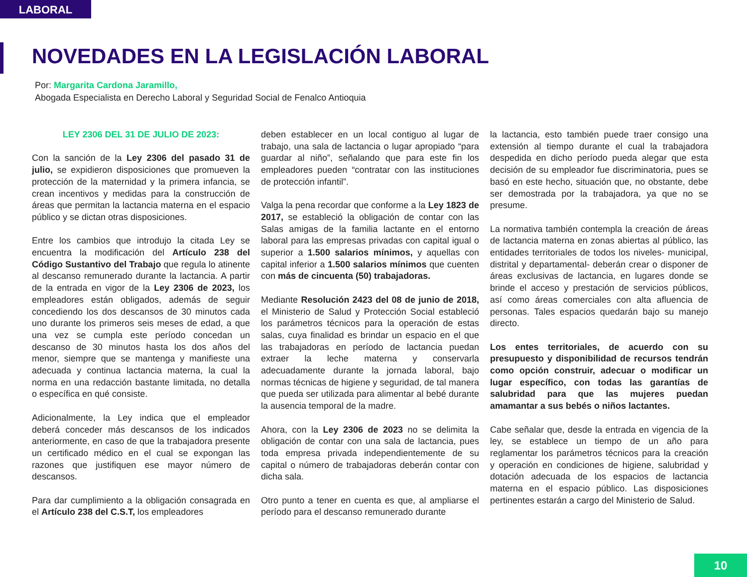LABORAL
NOVEDADES EN LA LEGISLACIÓN LABORAL
Por: Margarita Cardona Jaramillo,
Abogada Especialista en Derecho Laboral y Seguridad Social de Fenalco Antioquia
LEY 2306 DEL 31 DE JULIO DE 2023:
Con la sanción de la Ley 2306 del pasado 31 de julio, se expidieron disposiciones que promueven la protección de la maternidad y la primera infancia, se crean incentivos y medidas para la construcción de áreas que permitan la lactancia materna en el espacio público y se dictan otras disposiciones.
Entre los cambios que introdujo la citada Ley se encuentra la modificación del Artículo 238 del Código Sustantivo del Trabajo que regula lo atinente al descanso remunerado durante la lactancia. A partir de la entrada en vigor de la Ley 2306 de 2023, los empleadores están obligados, además de seguir concediendo los dos descansos de 30 minutos cada uno durante los primeros seis meses de edad, a que una vez se cumpla este período concedan un descanso de 30 minutos hasta los dos años del menor, siempre que se mantenga y manifieste una adecuada y continua lactancia materna, la cual la norma en una redacción bastante limitada, no detalla o específica en qué consiste.
Adicionalmente, la Ley indica que el empleador deberá conceder más descansos de los indicados anteriormente, en caso de que la trabajadora presente un certificado médico en el cual se expongan las razones que justifiquen ese mayor número de descansos.
Para dar cumplimiento a la obligación consagrada en el Artículo 238 del C.S.T, los empleadores
deben establecer en un local contiguo al lugar de trabajo, una sala de lactancia o lugar apropiado “para guardar al niño”, señalando que para este fin los empleadores pueden “contratar con las instituciones de protección infantil”.
Valga la pena recordar que conforme a la Ley 1823 de 2017, se estableció la obligación de contar con las Salas amigas de la familia lactante en el entorno laboral para las empresas privadas con capital igual o superior a 1.500 salarios mínimos, y aquellas con capital inferior a 1.500 salarios mínimos que cuenten con más de cincuenta (50) trabajadoras.
Mediante Resolución 2423 del 08 de junio de 2018, el Ministerio de Salud y Protección Social estableció los parámetros técnicos para la operación de estas salas, cuya finalidad es brindar un espacio en el que las trabajadoras en período de lactancia puedan extraer la leche materna y conservarla adecuadamente durante la jornada laboral, bajo normas técnicas de higiene y seguridad, de tal manera que pueda ser utilizada para alimentar al bebé durante la ausencia temporal de la madre.
Ahora, con la Ley 2306 de 2023 no se delimita la obligación de contar con una sala de lactancia, pues toda empresa privada independientemente de su capital o número de trabajadoras deberán contar con dicha sala.
Otro punto a tener en cuenta es que, al ampliarse el período para el descanso remunerado durante
la lactancia, esto también puede traer consigo una extensión al tiempo durante el cual la trabajadora despedida en dicho período pueda alegar que esta decisión de su empleador fue discriminatoria, pues se basó en este hecho, situación que, no obstante, debe ser demostrada por la trabajadora, ya que no se presume.
La normativa también contempla la creación de áreas de lactancia materna en zonas abiertas al público, las entidades territoriales de todos los niveles- municipal, distrital y departamental- deberán crear o disponer de áreas exclusivas de lactancia, en lugares donde se brinde el acceso y prestación de servicios públicos, así como áreas comerciales con alta afluencia de personas. Tales espacios quedarán bajo su manejo directo.
Los entes territoriales, de acuerdo con su presupuesto y disponibilidad de recursos tendrán como opción construir, adecuar o modificar un lugar específico, con todas las garantías de salubridad para que las mujeres puedan amamantar a sus bebés o niños lactantes.
Cabe señalar que, desde la entrada en vigencia de la ley, se establece un tiempo de un año para reglamentar los parámetros técnicos para la creación y operación en condiciones de higiene, salubridad y dotación adecuada de los espacios de lactancia materna en el espacio público. Las disposiciones pertinentes estarán a cargo del Ministerio de Salud.
10